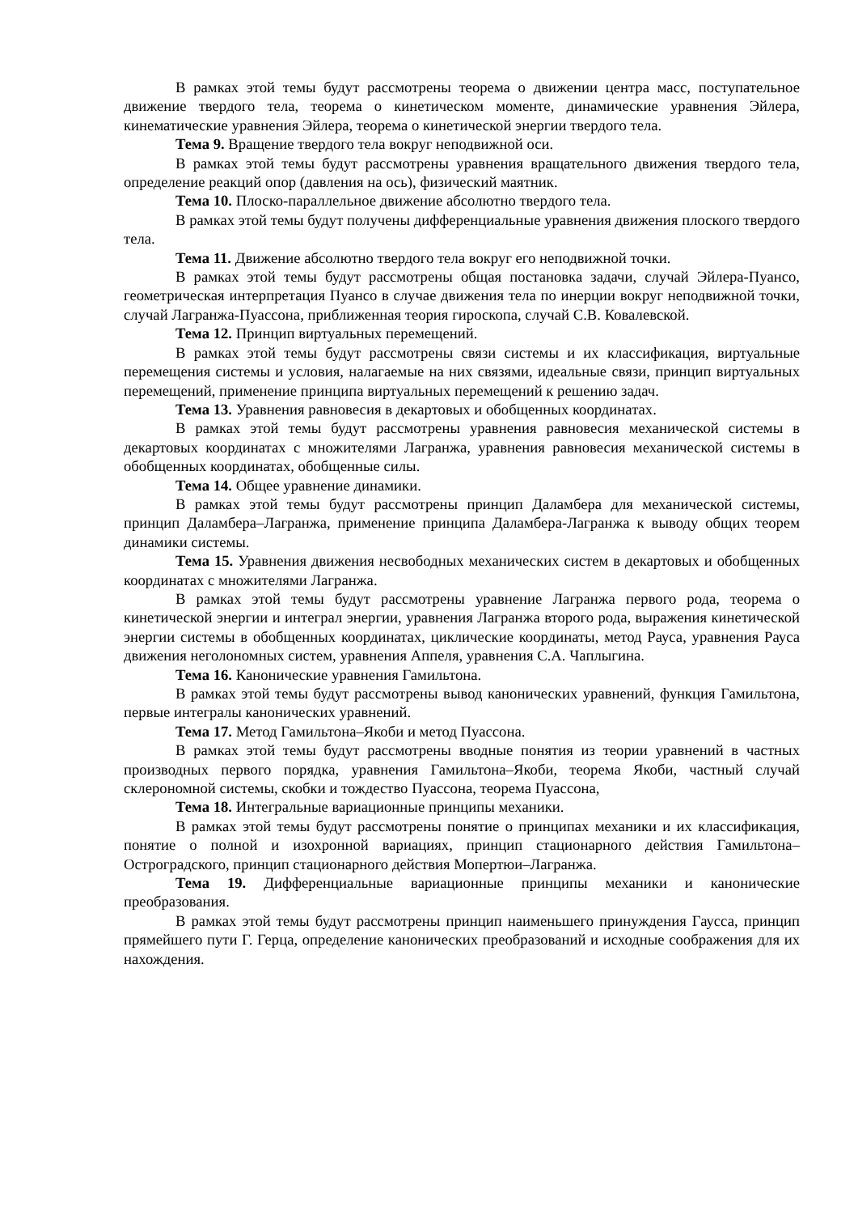В рамках этой темы будут рассмотрены теорема о движении центра масс, поступательное движение твердого тела, теорема о кинетическом моменте, динамические уравнения Эйлера, кинематические уравнения Эйлера, теорема о кинетической энергии твердого тела.
Тема 9. Вращение твердого тела вокруг неподвижной оси.
В рамках этой темы будут рассмотрены уравнения вращательного движения твердого тела, определение реакций опор (давления на ось), физический маятник.
Тема 10. Плоско-параллельное движение абсолютно твердого тела.
В рамках этой темы будут получены дифференциальные уравнения движения плоского твердого тела.
Тема 11. Движение абсолютно твердого тела вокруг его неподвижной точки.
В рамках этой темы будут рассмотрены общая постановка задачи, случай Эйлера-Пуансо, геометрическая интерпретация Пуансо в случае движения тела по инерции вокруг неподвижной точки, случай Лагранжа-Пуассона, приближенная теория гироскопа, случай С.В. Ковалевской.
Тема 12. Принцип виртуальных перемещений.
В рамках этой темы будут рассмотрены связи системы и их классификация, виртуальные перемещения системы и условия, налагаемые на них связями, идеальные связи, принцип виртуальных перемещений, применение принципа виртуальных перемещений к решению задач.
Тема 13. Уравнения равновесия в декартовых и обобщенных координатах.
В рамках этой темы будут рассмотрены уравнения равновесия механической системы в декартовых координатах с множителями Лагранжа, уравнения равновесия механической системы в обобщенных координатах, обобщенные силы.
Тема 14. Общее уравнение динамики.
В рамках этой темы будут рассмотрены принцип Даламбера для механической системы, принцип Даламбера–Лагранжа, применение принципа Даламбера-Лагранжа к выводу общих теорем динамики системы.
Тема 15. Уравнения движения несвободных механических систем в декартовых и обобщенных координатах с множителями Лагранжа.
В рамках этой темы будут рассмотрены уравнение Лагранжа первого рода, теорема о кинетической энергии и интеграл энергии, уравнения Лагранжа второго рода, выражения кинетической энергии системы в обобщенных координатах, циклические координаты, метод Рауса, уравнения Рауса движения неголономных систем, уравнения Аппеля, уравнения С.А. Чаплыгина.
Тема 16. Канонические уравнения Гамильтона.
В рамках этой темы будут рассмотрены вывод канонических уравнений, функция Гамильтона, первые интегралы канонических уравнений.
Тема 17. Метод Гамильтона–Якоби и метод Пуассона.
В рамках этой темы будут рассмотрены вводные понятия из теории уравнений в частных производных первого порядка, уравнения Гамильтона–Якоби, теорема Якоби, частный случай склерономной системы, скобки и тождество Пуассона, теорема Пуассона,
Тема 18. Интегральные вариационные принципы механики.
В рамках этой темы будут рассмотрены понятие о принципах механики и их классификация, понятие о полной и изохронной вариациях, принцип стационарного действия Гамильтона–Остроградского, принцип стационарного действия Мопертюи–Лагранжа.
Тема 19. Дифференциальные вариационные принципы механики и канонические преобразования.
В рамках этой темы будут рассмотрены принцип наименьшего принуждения Гаусса, принцип прямейшего пути Г. Герца, определение канонических преобразований и исходные соображения для их нахождения.